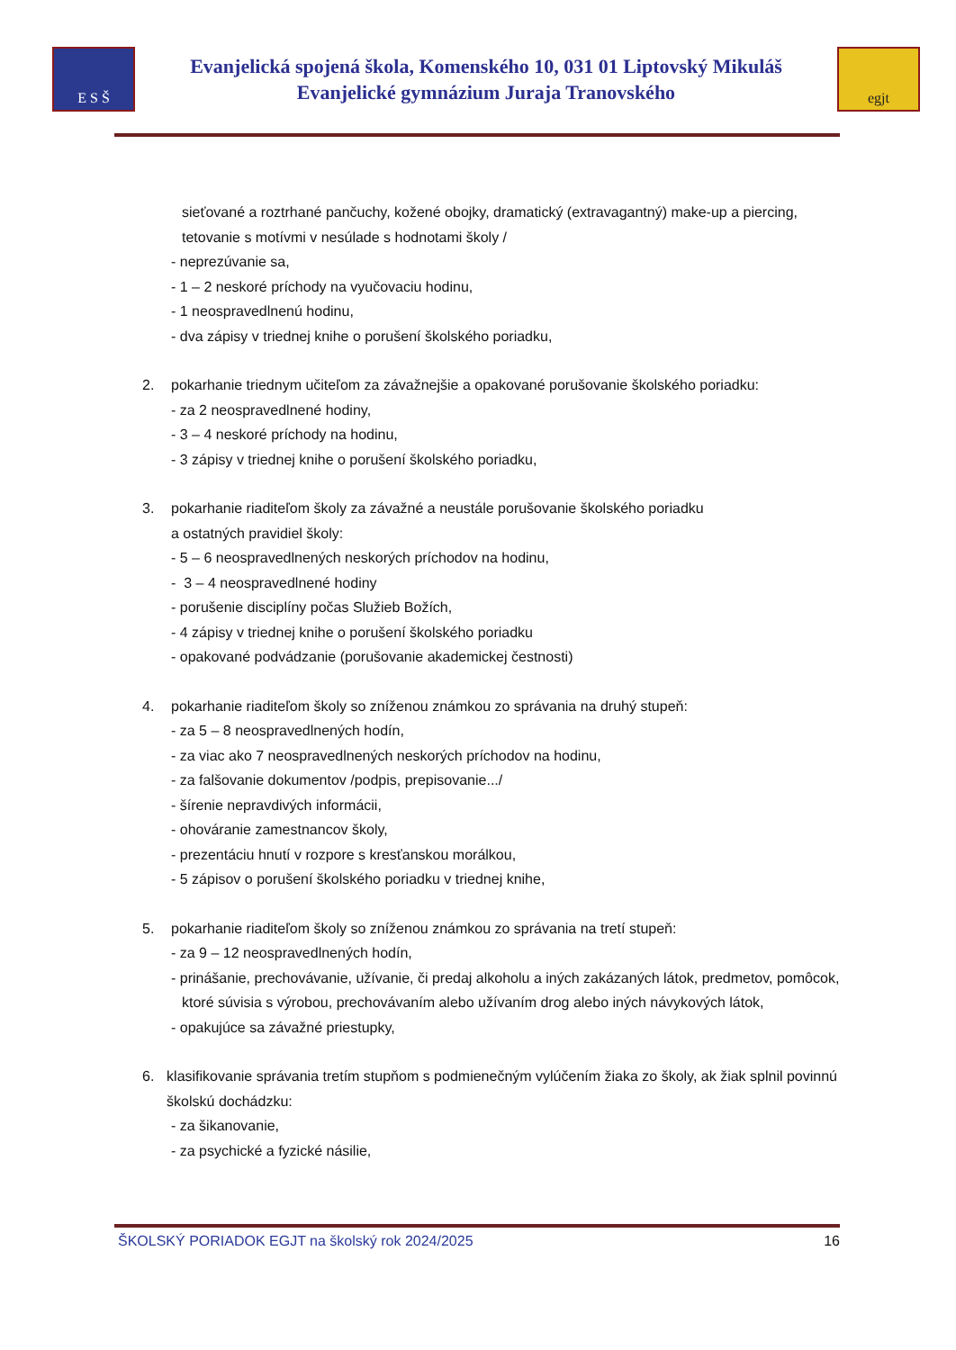E S Š
Evanjelická spojená škola, Komenského 10, 031 01 Liptovský Mikuláš
Evanjelické gymnázium Juraja Tranovského
egjt
sieťované a roztrhané pančuchy, kožené obojky, dramatický (extravagantný) make-up a piercing, tetovanie s motívmi v nesúlade s hodnotami školy /
- neprezúvanie sa,
- 1 – 2 neskoré príchody na vyučovaciu hodinu,
- 1 neospravedlnenú hodinu,
- dva zápisy v triednej knihe o porušení školského poriadku,
2. pokarhanie triednym učiteľom za závažnejšie a opakované porušovanie školského poriadku:
- za 2 neospravedlnené hodiny,
- 3 – 4 neskoré príchody na hodinu,
- 3 zápisy v triednej knihe o porušení školského poriadku,
3. pokarhanie riaditeľom školy za závažné a neustále porušovanie školského poriadku
a ostatných pravidiel školy:
- 5 – 6 neospravedlnených neskorých príchodov na hodinu,
- 3 – 4 neospravedlnené hodiny
- porušenie disciplíny počas Služieb Božích,
- 4 zápisy v triednej knihe o porušení školského poriadku
- opakované podvádzanie (porušovanie akademickej čestnosti)
4. pokarhanie riaditeľom školy so zníženou známkou zo správania na druhý stupeň:
- za 5 – 8 neospravedlnených hodín,
- za viac ako 7 neospravedlnených neskorých príchodov na hodinu,
- za falšovanie dokumentov /podpis, prepisovanie.../
- šírenie nepravdivých informácii,
- ohováranie zamestnancov školy,
- prezentáciu hnutí v rozpore s kresťanskou morálkou,
- 5 zápisov o porušení školského poriadku v triednej knihe,
5. pokarhanie riaditeľom školy so zníženou známkou zo správania na tretí stupeň:
- za 9 – 12 neospravedlnených hodín,
- prinášanie, prechovávanie, užívanie, či predaj alkoholu a iných zakázaných látok, predmetov, pomôcok, ktoré súvisia s výrobou, prechovávaním alebo užívaním drog alebo iných návykových látok,
- opakujúce sa závažné priestupky,
6. klasifikovanie správania tretím stupňom s podmienečným vylúčením žiaka zo školy, ak žiak splnil povinnú školskú dochádzku:
- za šikanovanie,
- za psychické a fyzické násilie,
ŠKOLSKÝ PORIADOK EGJT na školský rok 2024/2025 16